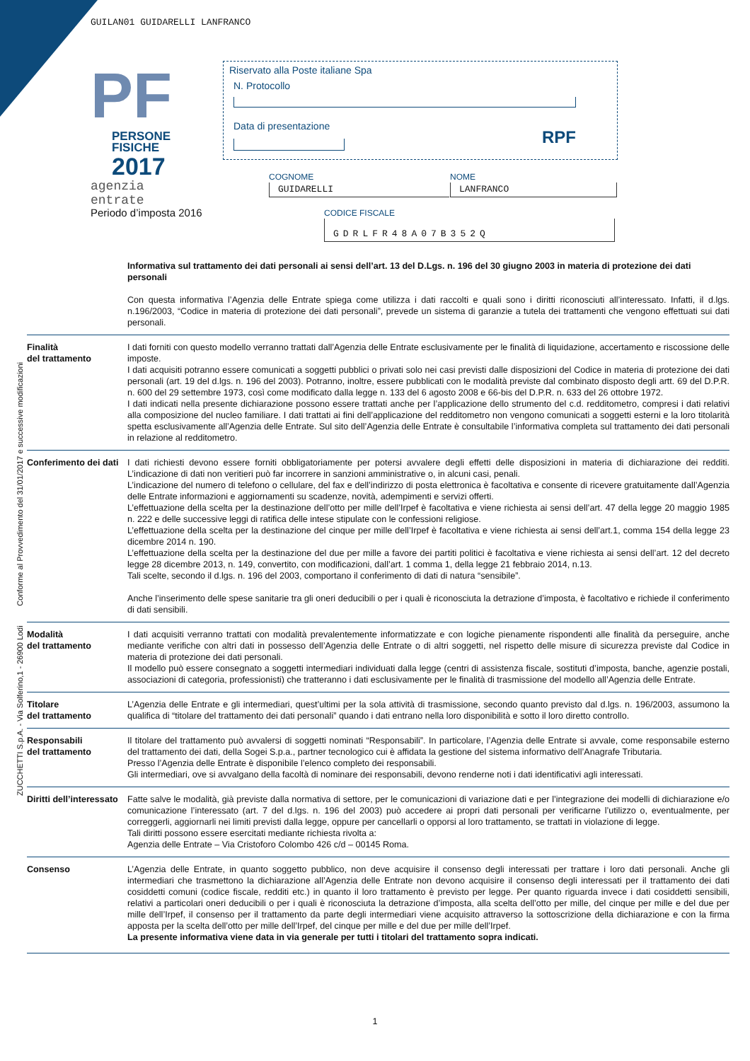ZUCCHETTI S.p.A. - Via Solferino,1 - 26900 Lodi Conforme al Provvedimento del 31/01/2017 e successive modificazioni
GUILAN01 GUIDARELLI LANFRANCO
PF
PERSONE FISICHE
2017
agenzia
entrate
Periodo d’imposta 2016
Riservato alla Poste italiane Spa
N. Protocollo
Data di presentazione
RPF
COGNOME
GUIDARELLI
NOME
LANFRANCO
CODICE FISCALE
GDRLFR48A07B352Q
Informativa sul trattamento dei dati personali ai sensi dell’art. 13 del D.Lgs. n. 196 del 30 giugno 2003 in materia di protezione dei dati personali
Con questa informativa l’Agenzia delle Entrate spiega come utilizza i dati raccolti e quali sono i diritti riconosciuti all’interessato. Infatti, il d.lgs. n.196/2003, “Codice in materia di protezione dei dati personali”, prevede un sistema di garanzie a tutela dei trattamenti che vengono effettuati sui dati personali.
Finalità
del trattamento
I dati forniti con questo modello verranno trattati dall’Agenzia delle Entrate esclusivamente per le finalità di liquidazione, accertamento e riscossione delle imposte.
I dati acquisiti potranno essere comunicati a soggetti pubblici o privati solo nei casi previsti dalle disposizioni del Codice in materia di protezione dei dati personali (art. 19 del d.lgs. n. 196 del 2003). Potranno, inoltre, essere pubblicati con le modalità previste dal combinato disposto degli artt. 69 del D.P.R. n. 600 del 29 settembre 1973, così come modificato dalla legge n. 133 del 6 agosto 2008 e 66-bis del D.P.R. n. 633 del 26 ottobre 1972.
I dati indicati nella presente dichiarazione possono essere trattati anche per l’applicazione dello strumento del c.d. redditometro, compresi i dati relativi alla composizione del nucleo familiare. I dati trattati ai fini dell’applicazione del redditometro non vengono comunicati a soggetti esterni e la loro titolarità spetta esclusivamente all’Agenzia delle Entrate. Sul sito dell’Agenzia delle Entrate è consultabile l’informativa completa sul trattamento dei dati personali in relazione al redditometro.
Conferimento dei dati
I dati richiesti devono essere forniti obbligatoriamente per potersi avvalere degli effetti delle disposizioni in materia di dichiarazione dei redditi. L’indicazione di dati non veritieri può far incorrere in sanzioni amministrative o, in alcuni casi, penali.
L’indicazione del numero di telefono o cellulare, del fax e dell’indirizzo di posta elettronica è facoltativa e consente di ricevere gratuitamente dall’Agenzia delle Entrate informazioni e aggiornamenti su scadenze, novità, adempimenti e servizi offerti.
L’effettuazione della scelta per la destinazione dell’otto per mille dell’Irpef è facoltativa e viene richiesta ai sensi dell’art. 47 della legge 20 maggio 1985 n. 222 e delle successive leggi di ratifica delle intese stipulate con le confessioni religiose.
L’effettuazione della scelta per la destinazione del cinque per mille dell’Irpef è facoltativa e viene richiesta ai sensi dell’art.1, comma 154 della legge 23 dicembre 2014 n. 190.
L’effettuazione della scelta per la destinazione del due per mille a favore dei partiti politici è facoltativa e viene richiesta ai sensi dell’art. 12 del decreto legge 28 dicembre 2013, n. 149, convertito, con modificazioni, dall’art. 1 comma 1, della legge 21 febbraio 2014, n.13.
Tali scelte, secondo il d.lgs. n. 196 del 2003, comportano il conferimento di dati di natura “sensibile”.
Anche l’inserimento delle spese sanitarie tra gli oneri deducibili o per i quali è riconosciuta la detrazione d’imposta, è facoltativo e richiede il conferimento di dati sensibili.
Modalità
del trattamento
I dati acquisiti verranno trattati con modalità prevalentemente informatizzate e con logiche pienamente rispondenti alle finalità da perseguire, anche mediante verifiche con altri dati in possesso dell’Agenzia delle Entrate o di altri soggetti, nel rispetto delle misure di sicurezza previste dal Codice in materia di protezione dei dati personali.
Il modello può essere consegnato a soggetti intermediari individuati dalla legge (centri di assistenza fiscale, sostituti d’imposta, banche, agenzie postali, associazioni di categoria, professionisti) che tratteranno i dati esclusivamente per le finalità di trasmissione del modello all’Agenzia delle Entrate.
Titolare
del trattamento
L’Agenzia delle Entrate e gli intermediari, quest’ultimi per la sola attività di trasmissione, secondo quanto previsto dal d.lgs. n. 196/2003, assumono la qualifica di “titolare del trattamento dei dati personali” quando i dati entrano nella loro disponibilità e sotto il loro diretto controllo.
Responsabili
del trattamento
Il titolare del trattamento può avvalersi di soggetti nominati “Responsabili”. In particolare, l’Agenzia delle Entrate si avvale, come responsabile esterno del trattamento dei dati, della Sogei S.p.a., partner tecnologico cui è affidata la gestione del sistema informativo dell’Anagrafe Tributaria.
Presso l’Agenzia delle Entrate è disponibile l’elenco completo dei responsabili.
Gli intermediari, ove si avvalgano della facoltà di nominare dei responsabili, devono renderne noti i dati identificativi agli interessati.
Diritti dell’interessato
Fatte salve le modalità, già previste dalla normativa di settore, per le comunicazioni di variazione dati e per l’integrazione dei modelli di dichiarazione e/o comunicazione l’interessato (art. 7 del d.lgs. n. 196 del 2003) può accedere ai propri dati personali per verificarne l’utilizzo o, eventualmente, per correggerli, aggiornarli nei limiti previsti dalla legge, oppure per cancellarli o opporsi al loro trattamento, se trattati in violazione di legge.
Tali diritti possono essere esercitati mediante richiesta rivolta a:
Agenzia delle Entrate – Via Cristoforo Colombo 426 c/d – 00145 Roma.
Consenso L’Agenzia delle Entrate, in quanto soggetto pubblico, non deve acquisire il consenso degli interessati per trattare i loro dati personali. Anche gli intermediari che trasmettono la dichiarazione all’Agenzia delle Entrate non devono acquisire il consenso degli interessati per il trattamento dei dati cosiddetti comuni (codice fiscale, redditi etc.) in quanto il loro trattamento è previsto per legge. Per quanto riguarda invece i dati cosiddetti sensibili, relativi a particolari oneri deducibili o per i quali è riconosciuta la detrazione d’imposta, alla scelta dell’otto per mille, del cinque per mille e del due per mille dell’Irpef, il consenso per il trattamento da parte degli intermediari viene acquisito attraverso la sottoscrizione della dichiarazione e con la firma apposta per la scelta dell’otto per mille dell’Irpef, del cinque per mille e del due per mille dell’Irpef.
La presente informativa viene data in via generale per tutti i titolari del trattamento sopra indicati.
1